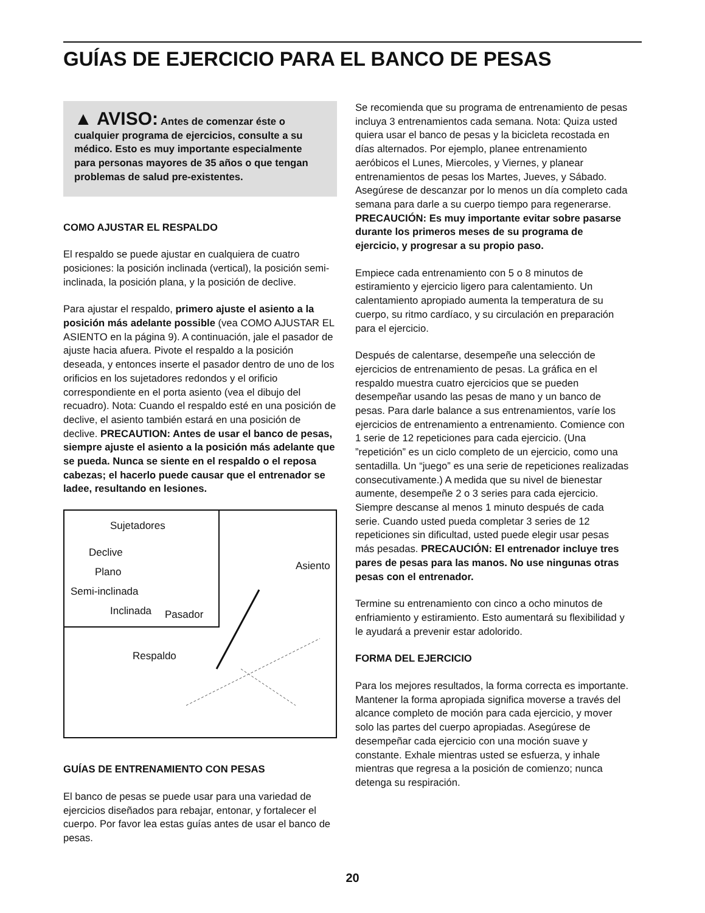GUÍAS DE EJERCICIO PARA EL BANCO DE PESAS
▲ AVISO: Antes de comenzar éste o cualquier programa de ejercicios, consulte a su médico. Esto es muy importante especialmente para personas mayores de 35 años o que tengan problemas de salud pre-existentes.
COMO AJUSTAR EL RESPALDO
El respaldo se puede ajustar en cualquiera de cuatro posiciones: la posición inclinada (vertical), la posición semi-inclinada, la posición plana, y la posición de declive.
Para ajustar el respaldo, primero ajuste el asiento a la posición más adelante possible (vea COMO AJUSTAR EL ASIENTO en la página 9). A continuación, jale el pasador de ajuste hacia afuera. Pivote el respaldo a la posición deseada, y entonces inserte el pasador dentro de uno de los orificios en los sujetadores redondos y el orificio correspondiente en el porta asiento (vea el dibujo del recuadro). Nota: Cuando el respaldo esté en una posición de declive, el asiento también estará en una posición de declive. PRECAUTION: Antes de usar el banco de pesas, siempre ajuste el asiento a la posición más adelante que se pueda. Nunca se siente en el respaldo o el reposa cabezas; el hacerlo puede causar que el entrenador se ladee, resultando en lesiones.
Sujetadores
Declive
Plano
Semi-inclinada
Inclinada Pasador
Asiento
Respaldo
GUÍAS DE ENTRENAMIENTO CON PESAS
El banco de pesas se puede usar para una variedad de ejercicios diseñados para rebajar, entonar, y fortalecer el cuerpo. Por favor lea estas guías antes de usar el banco de pesas.
Se recomienda que su programa de entrenamiento de pesas incluya 3 entrenamientos cada semana. Nota: Quiza usted quiera usar el banco de pesas y la bicicleta recostada en días alternados. Por ejemplo, planee entrenamiento aeróbicos el Lunes, Miercoles, y Viernes, y planear entrenamientos de pesas los Martes, Jueves, y Sábado. Asegúrese de descanzar por lo menos un día completo cada semana para darle a su cuerpo tiempo para regenerarse. PRECAUCIÓN: Es muy importante evitar sobre pasarse durante los primeros meses de su programa de ejercicio, y progresar a su propio paso.
Empiece cada entrenamiento con 5 o 8 minutos de estiramiento y ejercicio ligero para calentamiento. Un calentamiento apropiado aumenta la temperatura de su cuerpo, su ritmo cardíaco, y su circulación en preparación para el ejercicio.
Después de calentarse, desempeñe una selección de ejercicios de entrenamiento de pesas. La gráfica en el respaldo muestra cuatro ejercicios que se pueden desempeñar usando las pesas de mano y un banco de pesas. Para darle balance a sus entrenamientos, varíe los ejercicios de entrenamiento a entrenamiento. Comience con 1 serie de 12 repeticiones para cada ejercicio. (Una ”repetición” es un ciclo completo de un ejercicio, como una sentadilla. Un “juego” es una serie de repeticiones realizadas consecutivamente.) A medida que su nivel de bienestar aumente, desempeñe 2 o 3 series para cada ejercicio. Siempre descanse al menos 1 minuto después de cada serie. Cuando usted pueda completar 3 series de 12 repeticiones sin dificultad, usted puede elegir usar pesas más pesadas. PRECAUCIÓN: El entrenador incluye tres pares de pesas para las manos. No use ningunas otras pesas con el entrenador.
Termine su entrenamiento con cinco a ocho minutos de enfriamiento y estiramiento. Esto aumentará su flexibilidad y le ayudará a prevenir estar adolorido.
FORMA DEL EJERCICIO
Para los mejores resultados, la forma correcta es importante. Mantener la forma apropiada significa moverse a través del alcance completo de moción para cada ejercicio, y mover solo las partes del cuerpo apropiadas. Asegúrese de desempeñar cada ejercicio con una moción suave y constante. Exhale mientras usted se esfuerza, y inhale mientras que regresa a la posición de comienzo; nunca detenga su respiración.
20